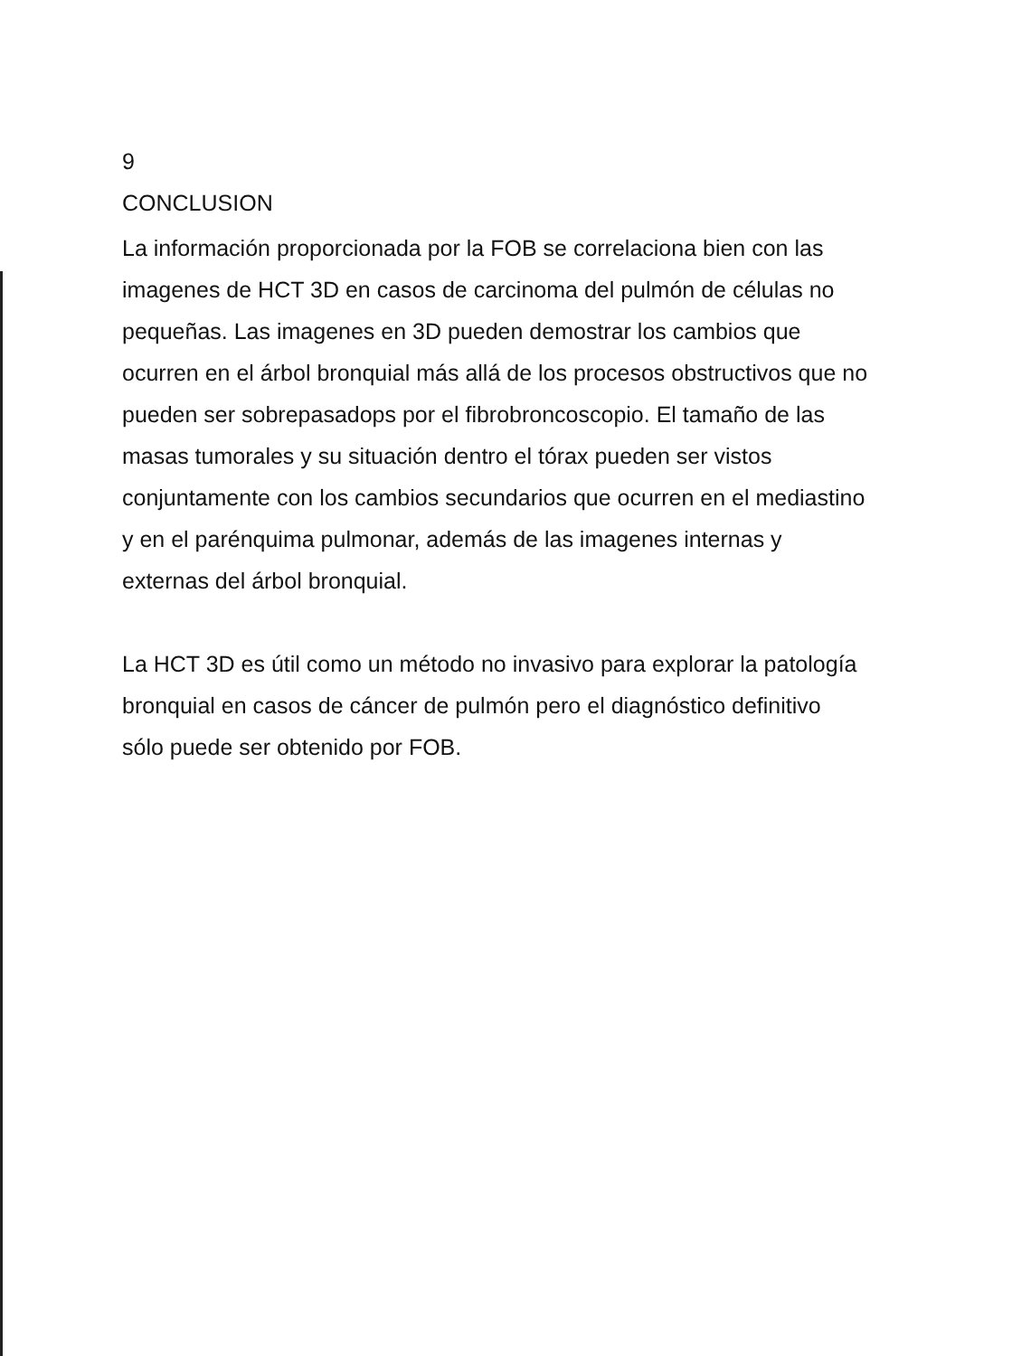9
CONCLUSION
La información proporcionada por la FOB se correlaciona bien con las imagenes de HCT 3D en casos de carcinoma del pulmón de células no pequeñas. Las imagenes en 3D pueden demostrar los cambios que ocurren en el árbol bronquial más allá de los procesos obstructivos que no pueden ser sobrepasadops por el fibrobroncoscopio. El tamaño de las masas tumorales y su situación dentro el tórax pueden ser vistos conjuntamente con los cambios secundarios que ocurren en el mediastino y en el parénquima pulmonar, además de las imagenes internas y externas del árbol bronquial.
La HCT 3D es útil como un método no invasivo para explorar la patología bronquial en casos de cáncer de pulmón pero el diagnóstico definitivo sólo puede ser obtenido por FOB.